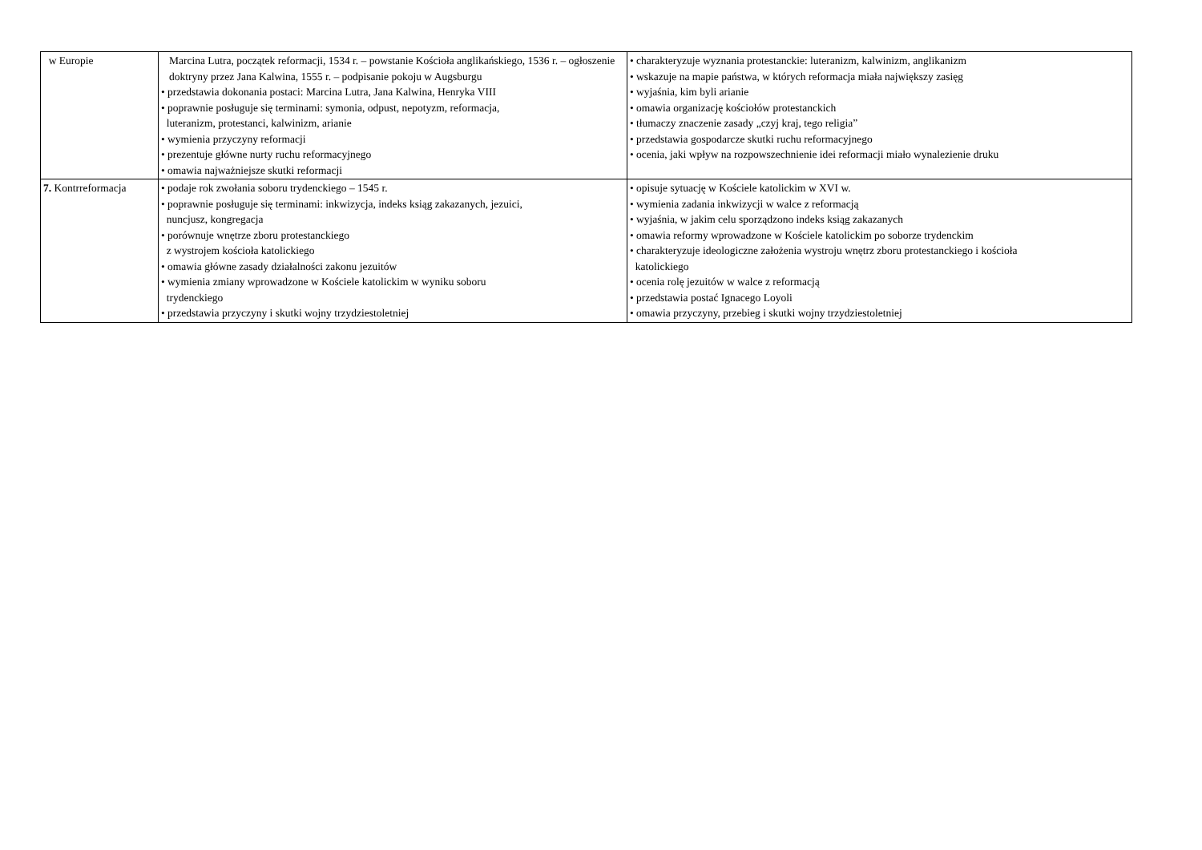| w Europie | Marcina Lutra, początek reformacji, 1534 r. – powstanie Kościoła anglikańskiego, 1536 r. – ogłoszenie doktryny przez Jana Kalwina, 1555 r. – podpisanie pokoju w Augsburgu • przedstawia dokonania postaci: Marcina Lutra, Jana Kalwina, Henryka VIII • poprawnie posługuje się terminami: symonia, odpust, nepotyzm, reformacja, luteranizm, protestanci, kalwinizm, arianie • wymienia przyczyny reformacji • prezentuje główne nurty ruchu reformacyjnego • omawia najważniejsze skutki reformacji | • charakteryzuje wyznania protestanckie: luteranizm, kalwinizm, anglikanizm • wskazuje na mapie państwa, w których reformacja miała największy zasięg • wyjaśnia, kim byli arianie • omawia organizację kościołów protestanckich • tłumaczy znaczenie zasady „czyj kraj, tego religia” • przedstawia gospodarcze skutki ruchu reformacyjnego • ocenia, jaki wpływ na rozpowszechnienie idei reformacji miało wynalezienie druku |
| 7. Kontrreformacja | • podaje rok zwołania soboru trydenckiego – 1545 r. • poprawnie posługuje się terminami: inkwizycja, indeks ksiąg zakazanych, jezuici, nuncjusz, kongregacja • porównuje wnętrze zboru protestanckiego z wystrojem kościoła katolickiego • omawia główne zasady działalności zakonu jezuitów • wymienia zmiany wprowadzone w Kościele katolickim w wyniku soboru trydenckiego • przedstawia przyczyny i skutki wojny trzydziestoletniej | • opisuje sytuację w Kościele katolickim w XVI w. • wymienia zadania inkwizycji w walce z reformacją • wyjaśnia, w jakim celu sporządzono indeks ksiąg zakazanych • omawia reformy wprowadzone w Kościele katolickim po soborze trydenckim • charakteryzuje ideologiczne założenia wystroju wnętrz zboru protestanckiego i kościoła katolickiego • ocenia rolę jezuitów w walce z reformacją • przedstawia postać Ignacego Loyoli • omawia przyczyny, przebieg i skutki wojny trzydziestoletniej |